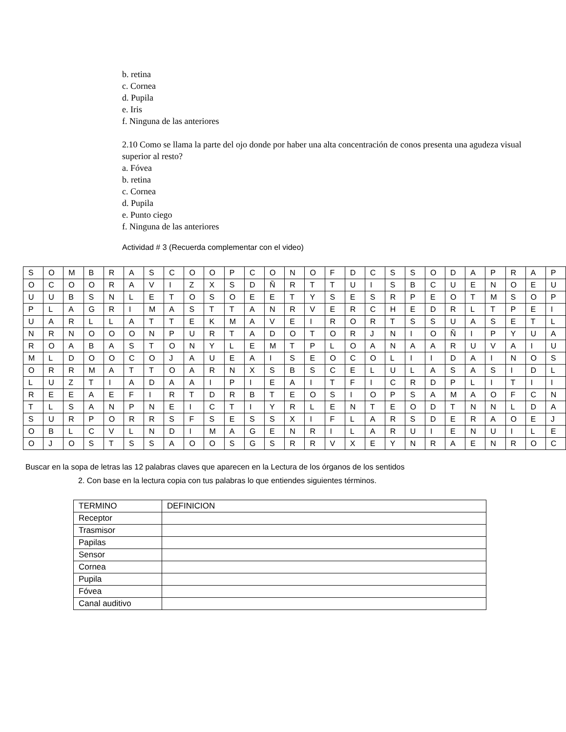b. retina
c. Cornea
d. Pupila
e. Iris
f. Ninguna de las anteriores
2.10 Como se llama la parte del ojo donde por haber una alta concentración de conos presenta una agudeza visual superior al resto?
a. Fóvea
b. retina
c. Cornea
d. Pupila
e. Punto ciego
f. Ninguna de las anteriores
Actividad # 3 (Recuerda complementar con el video)
| S | O | M | B | R | A | S | C | O | O | P | C | O | N | O | F | D | C | S | S | O | D | A | P | R | A | P |
| O | C | O | O | R | A | V | I | Z | X | S | D | Ñ | R | T | T | U | I | S | B | C | U | E | N | O | E | U |
| U | U | B | S | N | L | E | T | O | S | O | E | E | T | Y | S | E | S | R | P | E | O | T | M | S | O | P |
| P | L | A | G | R | I | M | A | S | T | T | A | N | R | V | E | R | C | H | E | D | R | L | T | P | E | I |
| U | A | R | L | L | A | T | T | E | K | M | A | V | E | I | R | O | R | T | S | S | U | A | S | E | T | L |
| N | R | N | O | O | O | N | P | U | R | T | A | D | O | T | O | R | J | N | I | O | Ñ | I | P | Y | U | A |
| R | O | A | B | A | S | T | O | N | Y | L | E | M | T | P | L | O | A | N | A | A | R | U | V | A | I | U |
| M | L | D | O | O | C | O | J | A | U | E | A | I | S | E | O | C | O | L | I | I | D | A | I | N | O | S |
| O | R | R | M | A | T | T | O | A | R | N | X | S | B | S | C | E | L | U | L | A | S | A | S | I | D | L |
| L | U | Z | T | I | A | D | A | A | I | P | I | E | A | I | T | F | I | C | R | D | P | L | I | T | I | I |
| R | E | E | A | E | F | I | R | T | D | R | B | T | E | O | S | I | O | P | S | A | M | A | O | F | C | N |
| T | L | S | A | N | P | N | E | I | C | T | I | Y | R | L | E | N | T | E | O | D | T | N | N | L | D | A |
| S | U | R | P | O | R | R | S | F | S | E | S | S | X | I | F | L | A | R | S | D | E | R | A | O | E | J |
| O | B | L | C | V | L | N | D | I | M | A | G | E | N | R | I | L | A | R | U | I | E | N | U | I | L | E |
| O | J | O | S | T | S | S | A | O | O | S | G | S | R | R | V | X | E | Y | N | R | A | E | N | R | O | C |
Buscar en la sopa de letras las 12 palabras claves que aparecen en la Lectura de los órganos de los sentidos
2. Con base en la lectura copia con tus palabras lo que entiendes siguientes términos.
| TERMINO | DEFINICION |
| --- | --- |
| Receptor | |
| Trasmisor | |
| Papilas | |
| Sensor | |
| Cornea | |
| Pupila | |
| Fóvea | |
| Canal auditivo | |